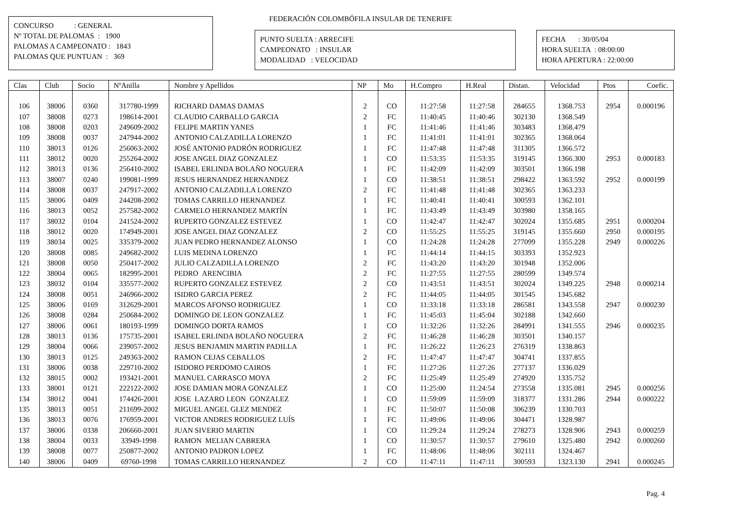FEDERACIÓN COLOMBÓFILA INSULAR DE TENERIFE
CONCURSO : GENERAL
Nº TOTAL DE PALOMAS : 1900
PALOMAS A CAMPEONATO : 1843
PALOMAS QUE PUNTUAN : 369
PUNTO SUELTA : ARRECIFE
CAMPEONATO : INSULAR
MODALIDAD : VELOCIDAD
FECHA : 30/05/04
HORA SUELTA : 08:00:00
HORA APERTURA : 22:00:00
| Clas | Club | Socio | NºAnilla | Nombre y Apellidos | NP | Mo | H.Compro | H.Real | Distan. | Velocidad | Ptos | Coefic. |
| --- | --- | --- | --- | --- | --- | --- | --- | --- | --- | --- | --- | --- |
| 106 | 38006 | 0360 | 317780-1999 | RICHARD DAMAS DAMAS | 2 | CO | 11:27:58 | 11:27:58 | 284655 | 1368.753 | 2954 | 0.000196 |
| 107 | 38008 | 0273 | 198614-2001 | CLAUDIO CARBALLO GARCIA | 2 | FC | 11:40:45 | 11:40:46 | 302130 | 1368.549 | | |
| 108 | 38008 | 0203 | 249609-2002 | FELIPE MARTIN YANES | 1 | FC | 11:41:46 | 11:41:46 | 303483 | 1368.479 | | |
| 109 | 38008 | 0037 | 247944-2002 | ANTONIO CALZADILLA LORENZO | 1 | FC | 11:41:01 | 11:41:01 | 302365 | 1368.064 | | |
| 110 | 38013 | 0126 | 256063-2002 | JOSÉ ANTONIO PADRÓN RODRIGUEZ | 1 | FC | 11:47:48 | 11:47:48 | 311305 | 1366.572 | | |
| 111 | 38012 | 0020 | 255264-2002 | JOSE ANGEL DIAZ GONZALEZ | 1 | CO | 11:53:35 | 11:53:35 | 319145 | 1366.300 | 2953 | 0.000183 |
| 112 | 38013 | 0136 | 256410-2002 | ISABEL ERLINDA BOLAÑO NOGUERA | 1 | FC | 11:42:09 | 11:42:09 | 303501 | 1366.198 | | |
| 113 | 38007 | 0240 | 199081-1999 | JESUS HERNANDEZ HERNANDEZ | 1 | CO | 11:38:51 | 11:38:51 | 298422 | 1363.592 | 2952 | 0.000199 |
| 114 | 38008 | 0037 | 247917-2002 | ANTONIO CALZADILLA LORENZO | 2 | FC | 11:41:48 | 11:41:48 | 302365 | 1363.233 | | |
| 115 | 38006 | 0409 | 244208-2002 | TOMAS CARRILLO HERNANDEZ | 1 | FC | 11:40:41 | 11:40:41 | 300593 | 1362.101 | | |
| 116 | 38013 | 0052 | 257582-2002 | CARMELO HERNANDEZ MARTÍN | 1 | FC | 11:43:49 | 11:43:49 | 303980 | 1358.165 | | |
| 117 | 38032 | 0104 | 241524-2002 | RUPERTO GONZALEZ ESTEVEZ | 1 | CO | 11:42:47 | 11:42:47 | 302024 | 1355.685 | 2951 | 0.000204 |
| 118 | 38012 | 0020 | 174949-2001 | JOSE ANGEL DIAZ GONZALEZ | 2 | CO | 11:55:25 | 11:55:25 | 319145 | 1355.660 | 2950 | 0.000195 |
| 119 | 38034 | 0025 | 335379-2002 | JUAN PEDRO HERNANDEZ ALONSO | 1 | CO | 11:24:28 | 11:24:28 | 277099 | 1355.228 | 2949 | 0.000226 |
| 120 | 38008 | 0085 | 249682-2002 | LUIS MEDINA LORENZO | 1 | FC | 11:44:14 | 11:44:15 | 303393 | 1352.923 | | |
| 121 | 38008 | 0050 | 250417-2002 | JULIO CALZADILLA LORENZO | 2 | FC | 11:43:20 | 11:43:20 | 301948 | 1352.006 | | |
| 122 | 38004 | 0065 | 182995-2001 | PEDRO ARENCIBIA | 2 | FC | 11:27:55 | 11:27:55 | 280599 | 1349.574 | | |
| 123 | 38032 | 0104 | 335577-2002 | RUPERTO GONZALEZ ESTEVEZ | 2 | CO | 11:43:51 | 11:43:51 | 302024 | 1349.225 | 2948 | 0.000214 |
| 124 | 38008 | 0051 | 246966-2002 | ISIDRO GARCIA PEREZ | 2 | FC | 11:44:05 | 11:44:05 | 301545 | 1345.682 | | |
| 125 | 38006 | 0169 | 312629-2001 | MARCOS AFONSO RODRIGUEZ | 1 | CO | 11:33:18 | 11:33:18 | 286581 | 1343.558 | 2947 | 0.000230 |
| 126 | 38008 | 0284 | 250684-2002 | DOMINGO DE LEON GONZALEZ | 1 | FC | 11:45:03 | 11:45:04 | 302188 | 1342.660 | | |
| 127 | 38006 | 0061 | 180193-1999 | DOMINGO DORTA RAMOS | 1 | CO | 11:32:26 | 11:32:26 | 284991 | 1341.555 | 2946 | 0.000235 |
| 128 | 38013 | 0136 | 175735-2001 | ISABEL ERLINDA BOLAÑO NOGUERA | 2 | FC | 11:46:28 | 11:46:28 | 303501 | 1340.157 | | |
| 129 | 38004 | 0066 | 239057-2002 | JESUS BENJAMIN MARTIN PADILLA | 1 | FC | 11:26:22 | 11:26:23 | 276319 | 1338.863 | | |
| 130 | 38013 | 0125 | 249363-2002 | RAMON CEJAS CEBALLOS | 2 | FC | 11:47:47 | 11:47:47 | 304741 | 1337.855 | | |
| 131 | 38006 | 0038 | 229710-2002 | ISIDORO PERDOMO CAIROS | 1 | FC | 11:27:26 | 11:27:26 | 277137 | 1336.029 | | |
| 132 | 38015 | 0002 | 193421-2001 | MANUEL CARRASCO MOYA | 2 | FC | 11:25:49 | 11:25:49 | 274920 | 1335.752 | | |
| 133 | 38001 | 0121 | 222122-2002 | JOSE DAMIAN MORA GONZALEZ | 1 | CO | 11:25:00 | 11:24:54 | 273558 | 1335.081 | 2945 | 0.000256 |
| 134 | 38012 | 0041 | 174426-2001 | JOSE LAZARO LEON GONZALEZ | 1 | CO | 11:59:09 | 11:59:09 | 318377 | 1331.286 | 2944 | 0.000222 |
| 135 | 38013 | 0051 | 211699-2002 | MIGUEL ANGEL GLEZ MENDEZ | 1 | FC | 11:50:07 | 11:50:08 | 306239 | 1330.703 | | |
| 136 | 38013 | 0076 | 176959-2001 | VICTOR ANDRES RODRIGUEZ LUÍS | 1 | FC | 11:49:06 | 11:49:06 | 304471 | 1328.987 | | |
| 137 | 38006 | 0338 | 206660-2001 | JUAN SIVERIO MARTIN | 1 | CO | 11:29:24 | 11:29:24 | 278273 | 1328.906 | 2943 | 0.000259 |
| 138 | 38004 | 0033 | 33949-1998 | RAMON MELIAN CABRERA | 1 | CO | 11:30:57 | 11:30:57 | 279610 | 1325.480 | 2942 | 0.000260 |
| 139 | 38008 | 0077 | 250877-2002 | ANTONIO PADRON LOPEZ | 1 | FC | 11:48:06 | 11:48:06 | 302111 | 1324.467 | | |
| 140 | 38006 | 0409 | 69760-1998 | TOMAS CARRILLO HERNANDEZ | 2 | CO | 11:47:11 | 11:47:11 | 300593 | 1323.130 | 2941 | 0.000245 |
Pag. 4